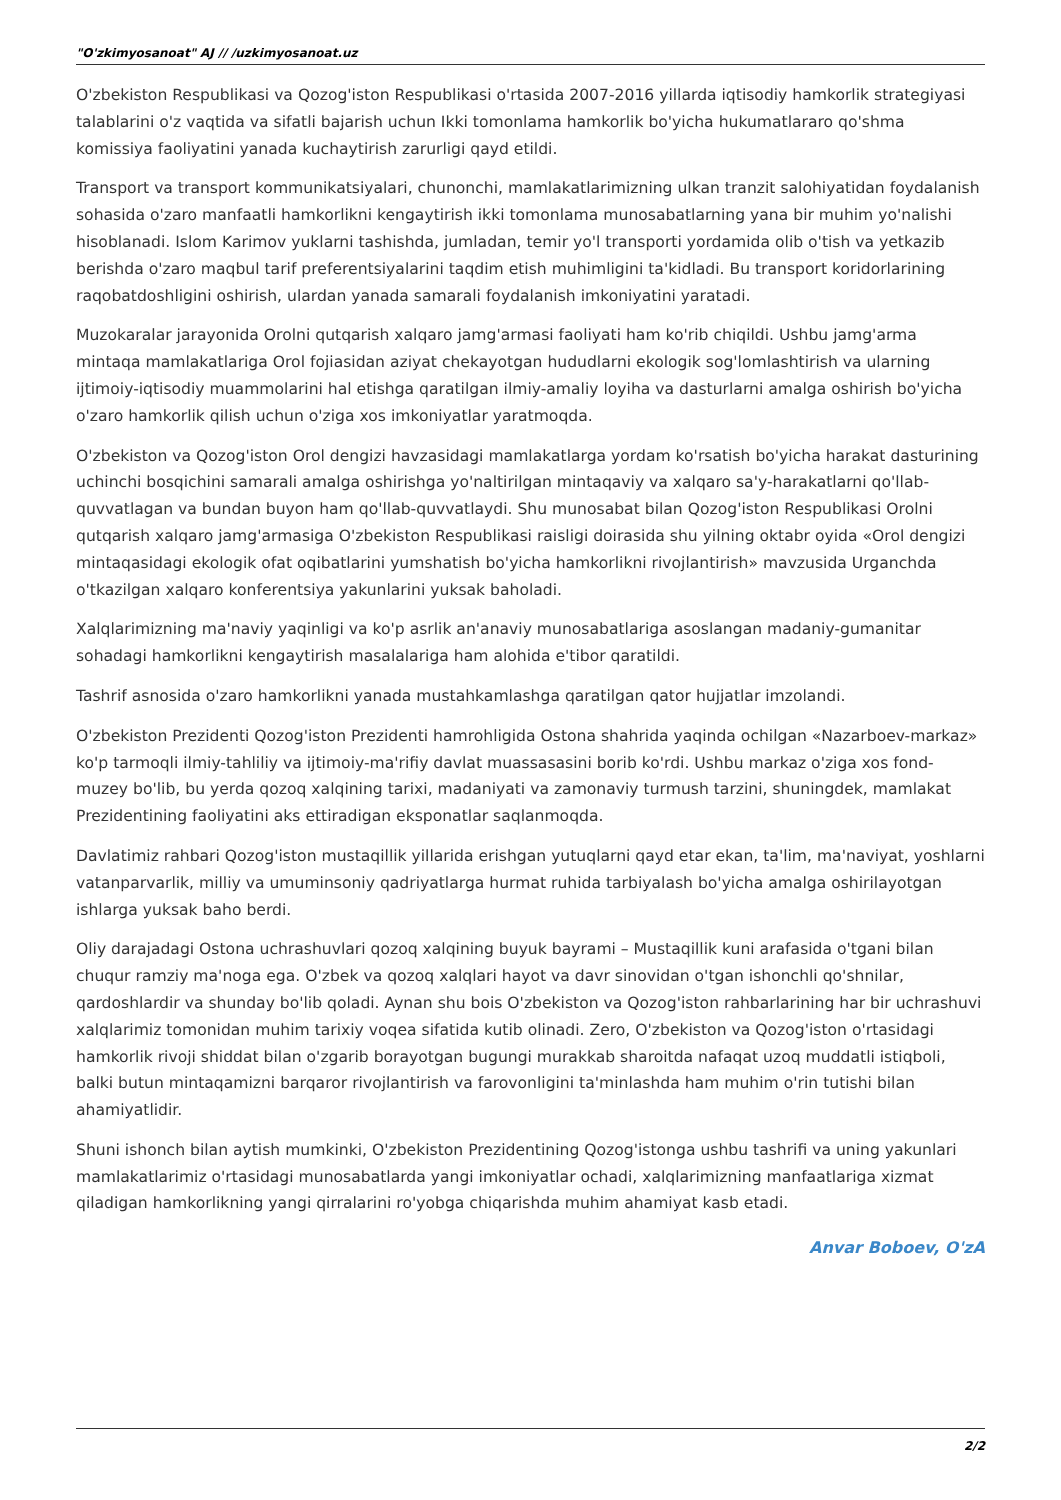"O'zkimyosanoat" AJ // /uzkimyosanoat.uz
O'zbekiston Respublikasi va Qozog'iston Respublikasi o'rtasida 2007-2016 yillarda iqtisodiy hamkorlik strategiyasi talablarini o'z vaqtida va sifatli bajarish uchun Ikki tomonlama hamkorlik bo'yicha hukumatlararo qo'shma komissiya faoliyatini yanada kuchaytirish zarurligi qayd etildi.
Transport va transport kommunikatsiyalari, chunonchi, mamlakatlarimizning ulkan tranzit salohiyatidan foydalanish sohasida o'zaro manfaatli hamkorlikni kengaytirish ikki tomonlama munosabatlarning yana bir muhim yo'nalishi hisoblanadi. Islom Karimov yuklarni tashishda, jumladan, temir yo'l transporti yordamida olib o'tish va yetkazib berishda o'zaro maqbul tarif preferentsiyalarini taqdim etish muhimligini ta'kidladi. Bu transport koridorlarining raqobatdoshligini oshirish, ulardan yanada samarali foydalanish imkoniyatini yaratadi.
Muzokaralar jarayonida Orolni qutqarish xalqaro jamg'armasi faoliyati ham ko'rib chiqildi. Ushbu jamg'arma mintaqa mamlakatlariga Orol fojiasidan aziyat chekayotgan hududlarni ekologik sog'lomlashtirish va ularning ijtimoiy-iqtisodiy muammolarini hal etishga qaratilgan ilmiy-amaliy loyiha va dasturlarni amalga oshirish bo'yicha o'zaro hamkorlik qilish uchun o'ziga xos imkoniyatlar yaratmoqda.
O'zbekiston va Qozog'iston Orol dengizi havzasidagi mamlakatlarga yordam ko'rsatish bo'yicha harakat dasturining uchinchi bosqichini samarali amalga oshirishga yo'naltirilgan mintaqaviy va xalqaro sa'y-harakatlarni qo'llab-quvvatlagan va bundan buyon ham qo'llab-quvvatlaydi. Shu munosabat bilan Qozog'iston Respublikasi Orolni qutqarish xalqaro jamg'armasiga O'zbekiston Respublikasi raisligi doirasida shu yilning oktabr oyida «Orol dengizi mintaqasidagi ekologik ofat oqibatlarini yumshatish bo'yicha hamkorlikni rivojlantirish» mavzusida Urganchda o'tkazilgan xalqaro konferentsiya yakunlarini yuksak baholadi.
Xalqlarimizning ma'naviy yaqinligi va ko'p asrlik an'anaviy munosabatlariga asoslangan madaniy-gumanitar sohadagi hamkorlikni kengaytirish masalalariga ham alohida e'tibor qaratildi.
Tashrif asnosida o'zaro hamkorlikni yanada mustahkamlashga qaratilgan qator hujjatlar imzolandi.
O'zbekiston Prezidenti Qozog'iston Prezidenti hamrohligida Ostona shahrida yaqinda ochilgan «Nazarboev-markaz» ko'p tarmoqli ilmiy-tahliliy va ijtimoiy-ma'rifiy davlat muassasasini borib ko'rdi. Ushbu markaz o'ziga xos fond-muzey bo'lib, bu yerda qozoq xalqining tarixi, madaniyati va zamonaviy turmush tarzini, shuningdek, mamlakat Prezidentining faoliyatini aks ettiradigan eksponatlar saqlanmoqda.
Davlatimiz rahbari Qozog'iston mustaqillik yillarida erishgan yutuqlarni qayd etar ekan, ta'lim, ma'naviyat, yoshlarni vatanparvarlik, milliy va umuminsoniy qadriyatlarga hurmat ruhida tarbiyalash bo'yicha amalga oshirilayotgan ishlarga yuksak baho berdi.
Oliy darajadagi Ostona uchrashuvlari qozoq xalqining buyuk bayrami – Mustaqillik kuni arafasida o'tgani bilan chuqur ramziy ma'noga ega. O'zbek va qozoq xalqlari hayot va davr sinovidan o'tgan ishonchli qo'shnilar, qardoshlardir va shunday bo'lib qoladi. Aynan shu bois O'zbekiston va Qozog'iston rahbarlarining har bir uchrashuvi xalqlarimiz tomonidan muhim tarixiy voqea sifatida kutib olinadi. Zero, O'zbekiston va Qozog'iston o'rtasidagi hamkorlik rivoji shiddat bilan o'zgarib borayotgan bugungi murakkab sharoitda nafaqat uzoq muddatli istiqboli, balki butun mintaqamizni barqaror rivojlantirish va farovonligini ta'minlashda ham muhim o'rin tutishi bilan ahamiyatlidir.
Shuni ishonch bilan aytish mumkinki, O'zbekiston Prezidentining Qozog'istonga ushbu tashrifi va uning yakunlari mamlakatlarimiz o'rtasidagi munosabatlarda yangi imkoniyatlar ochadi, xalqlarimizning manfaatlariga xizmat qiladigan hamkorlikning yangi qirralarini ro'yobga chiqarishda muhim ahamiyat kasb etadi.
Anvar Boboev, O'zA
2/2